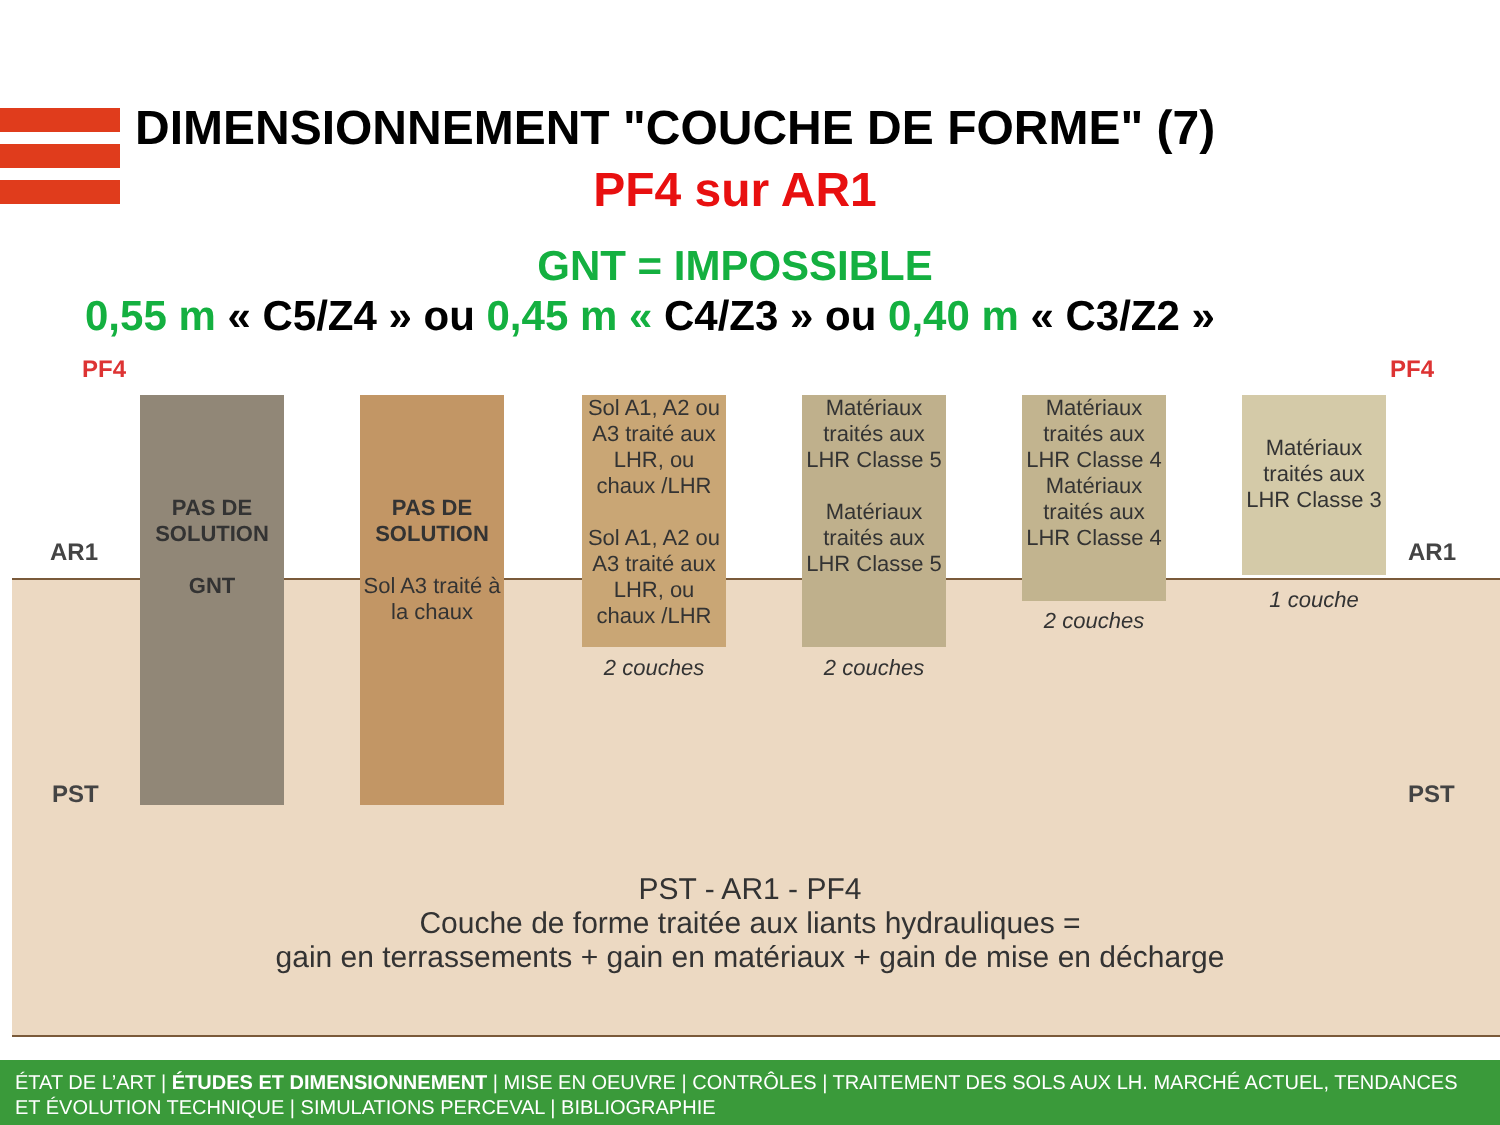DIMENSIONNEMENT "COUCHE DE FORME" (7)
PF4 sur AR1
GNT = IMPOSSIBLE
0,55 m « C5/Z4 » ou 0,45 m « C4/Z3 » ou 0,40 m « C3/Z2 »
PF4 PF4
AR1 AR1
PST PST
PAS DE SOLUTION
GNT
PAS DE SOLUTION
Sol A3 traité à la chaux
Sol A1, A2 ou A3 traité aux LHR, ou chaux /LHR
Sol A1, A2 ou A3 traité aux LHR, ou chaux /LHR
Matériaux traités aux LHR Classe 5
Matériaux traités aux LHR Classe 5
Matériaux traités aux LHR Classe 4 Matériaux traités aux LHR Classe 4
Matériaux traités aux LHR Classe 3
2 couches 2 couches
2 couches
1 couche
PST - AR1 - PF4
Couche de forme traitée aux liants hydrauliques =
gain en terrassements + gain en matériaux + gain de mise en décharge
ÉTAT DE L’ART | ÉTUDES ET DIMENSIONNEMENT | MISE EN OEUVRE | CONTRÔLES | TRAITEMENT DES SOLS AUX LH. MARCHÉ ACTUEL, TENDANCES ET ÉVOLUTION TECHNIQUE | SIMULATIONS PERCEVAL | BIBLIOGRAPHIE